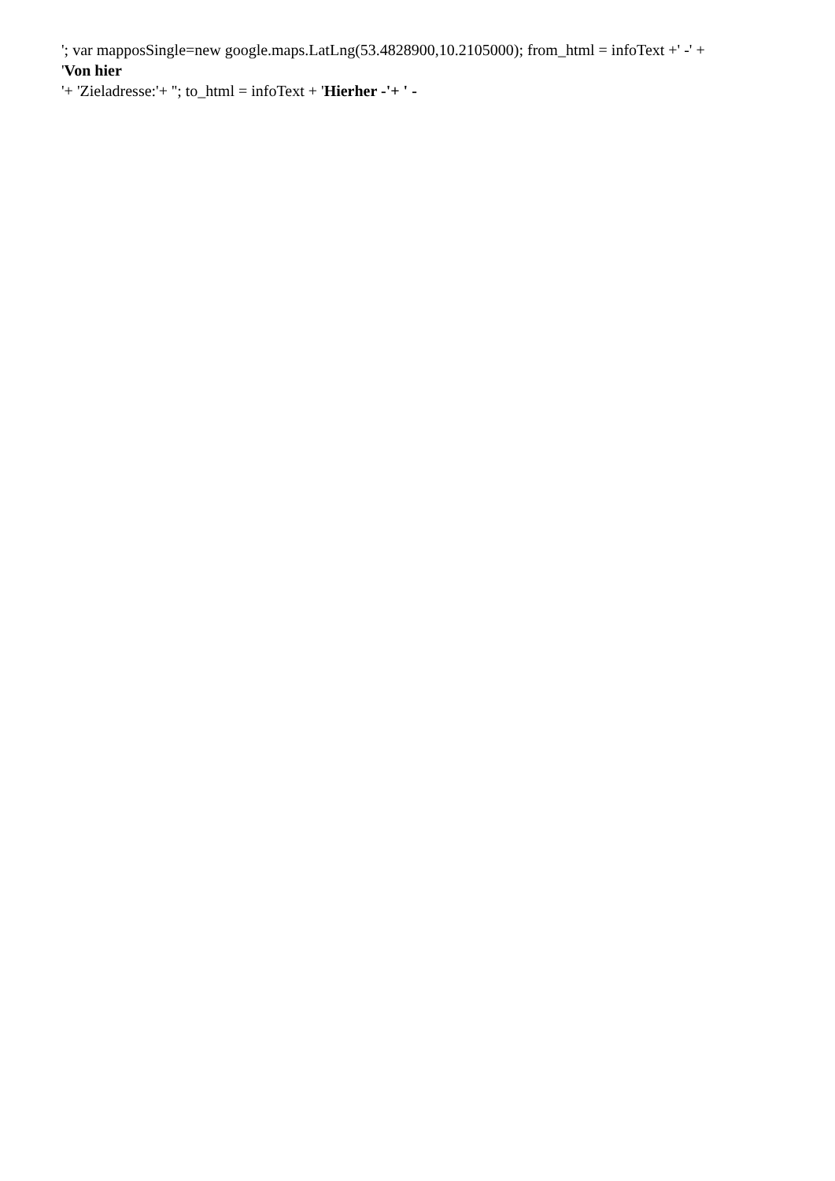'; var mapposSingle=new google.maps.LatLng(53.4828900,10.2105000); from_html = infoText +' -' +
'Von hier
'+ 'Zieladresse:'+ ''; to_html = infoText + 'Hierher -'+ ' -